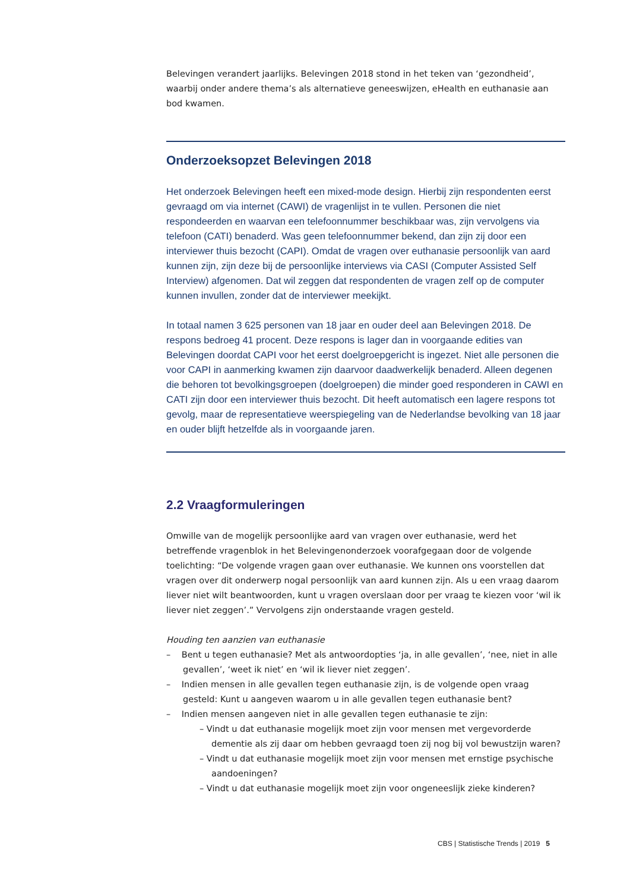Belevingen verandert jaarlijks. Belevingen 2018 stond in het teken van ‘gezondheid’, waarbij onder andere thema’s als alternatieve geneeswijzen, eHealth en euthanasie aan bod kwamen.
Onderzoeksopzet Belevingen 2018
Het onderzoek Belevingen heeft een mixed-mode design. Hierbij zijn respondenten eerst gevraagd om via internet (CAWI) de vragenlijst in te vullen. Personen die niet respondeerden en waarvan een telefoonnummer beschikbaar was, zijn vervolgens via telefoon (CATI) benaderd. Was geen telefoonnummer bekend, dan zijn zij door een interviewer thuis bezocht (CAPI). Omdat de vragen over euthanasie persoonlijk van aard kunnen zijn, zijn deze bij de persoonlijke interviews via CASI (Computer Assisted Self Interview) afgenomen. Dat wil zeggen dat respondenten de vragen zelf op de computer kunnen invullen, zonder dat de interviewer meekijkt.
In totaal namen 3 625 personen van 18 jaar en ouder deel aan Belevingen 2018. De respons bedroeg 41 procent. Deze respons is lager dan in voorgaande edities van Belevingen doordat CAPI voor het eerst doelgroepgericht is ingezet. Niet alle personen die voor CAPI in aanmerking kwamen zijn daarvoor daadwerkelijk benaderd. Alleen degenen die behoren tot bevolkingsgroepen (doelgroepen) die minder goed responderen in CAWI en CATI zijn door een interviewer thuis bezocht. Dit heeft automatisch een lagere respons tot gevolg, maar de representatieve weerspiegeling van de Nederlandse bevolking van 18 jaar en ouder blijft hetzelfde als in voorgaande jaren.
2.2 Vraagformuleringen
Omwille van de mogelijk persoonlijke aard van vragen over euthanasie, werd het betreffende vragenblok in het Belevingenonderzoek voorafgegaan door de volgende toelichting: “De volgende vragen gaan over euthanasie. We kunnen ons voorstellen dat vragen over dit onderwerp nogal persoonlijk van aard kunnen zijn. Als u een vraag daarom liever niet wilt beantwoorden, kunt u vragen overslaan door per vraag te kiezen voor ‘wil ik liever niet zeggen’.” Vervolgens zijn onderstaande vragen gesteld.
Houding ten aanzien van euthanasie
– Bent u tegen euthanasie? Met als antwoordopties ‘ja, in alle gevallen’, ‘nee, niet in alle gevallen’, ‘weet ik niet’ en ‘wil ik liever niet zeggen’.
– Indien mensen in alle gevallen tegen euthanasie zijn, is de volgende open vraag gesteld: Kunt u aangeven waarom u in alle gevallen tegen euthanasie bent?
– Indien mensen aangeven niet in alle gevallen tegen euthanasie te zijn:
– Vindt u dat euthanasie mogelijk moet zijn voor mensen met vergevorderde dementie als zij daar om hebben gevraagd toen zij nog bij vol bewustzijn waren?
– Vindt u dat euthanasie mogelijk moet zijn voor mensen met ernstige psychische aandoeningen?
– Vindt u dat euthanasie mogelijk moet zijn voor ongeneeslijk zieke kinderen?
CBS | Statistische Trends | 2019 5